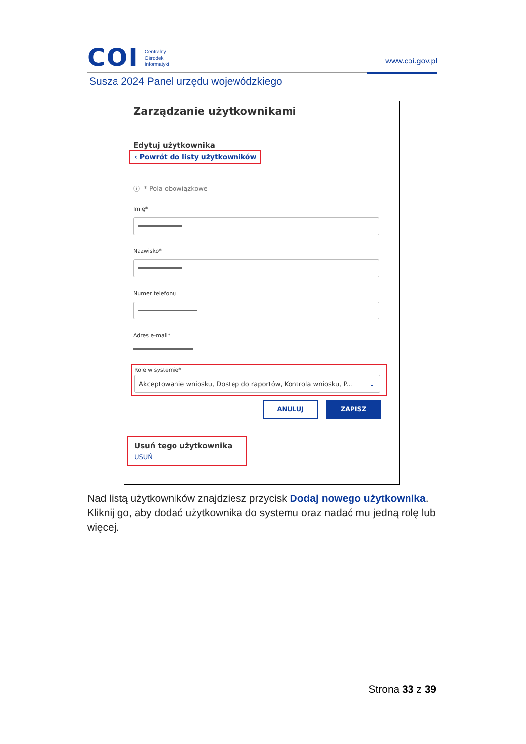COI
Centralny
Ośrodek
Informatyki
www.coi.gov.pl
Susza 2024 Panel urzędu wojewódzkiego
Zarządzanie użytkownikami
Edytuj użytkownika
‹ Powrót do listy użytkowników
ⓘ * Pola obowiązkowe
Imię*
Nazwisko*
Numer telefonu
Adres e-mail*
Role w systemie*
Akceptowanie wniosku, Dostep do raportów, Kontrola wniosku, P... ⌄
ANULUJ ZAPISZ
Usuń tego użytkownika
USUŃ
Nad listą użytkowników znajdziesz przycisk Dodaj nowego użytkownika. Kliknij go, aby dodać użytkownika do systemu oraz nadać mu jedną rolę lub więcej.
Strona 33 z 39